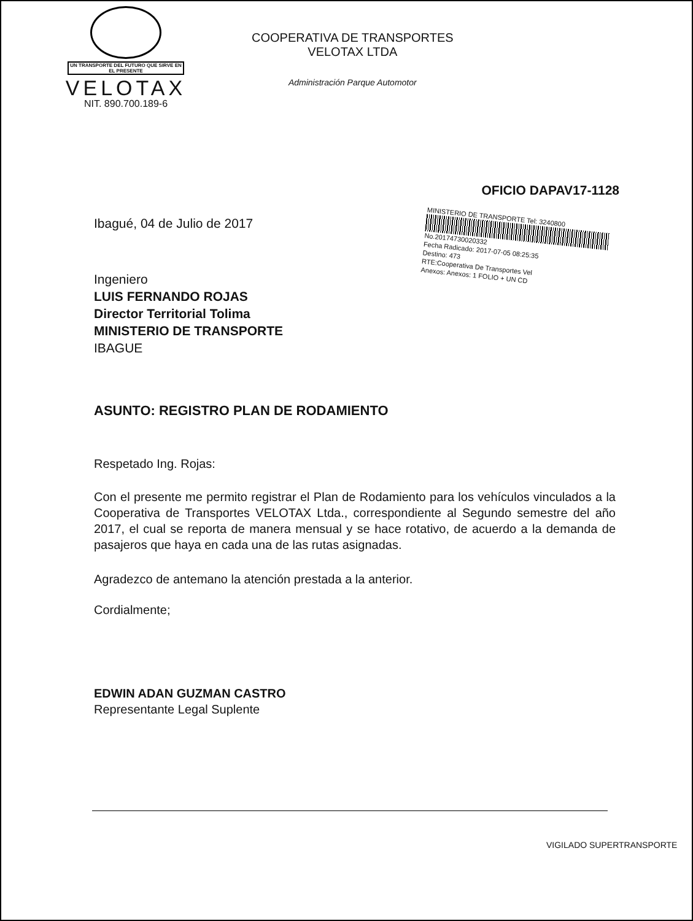UN TRANSPORTE DEL FUTURO QUE SIRVE EN EL PRESENTE
VELOTAX
NIT. 890.700.189-6
COOPERATIVA DE TRANSPORTES
VELOTAX LTDA
Administración Parque Automotor
OFICIO DAPAV17-1128
Ibagué, 04 de Julio de 2017
Ingeniero
LUIS FERNANDO ROJAS
Director Territorial Tolima
MINISTERIO DE TRANSPORTE
IBAGUE
ASUNTO: REGISTRO PLAN DE RODAMIENTO
Respetado Ing. Rojas:
Con el presente me permito registrar el Plan de Rodamiento para los vehículos vinculados a la Cooperativa de Transportes VELOTAX Ltda., correspondiente al Segundo semestre del año 2017, el cual se reporta de manera mensual y se hace rotativo, de acuerdo a la demanda de pasajeros que haya en cada una de las rutas asignadas.
Agradezco de antemano la atención prestada a la anterior.
Cordialmente;
EDWIN ADAN GUZMAN CASTRO
Representante Legal Suplente
MINISTERIO DE TRANSPORTE Tel: 3240800
No.20174730020332
Fecha Radicado: 2017-07-05 08:25:35
Destino: 473
RTE:Cooperativa De Transportes Vel
Anexos: Anexos: 1 FOLIO + UN CD
VIGILADO SUPERTRANSPORTE